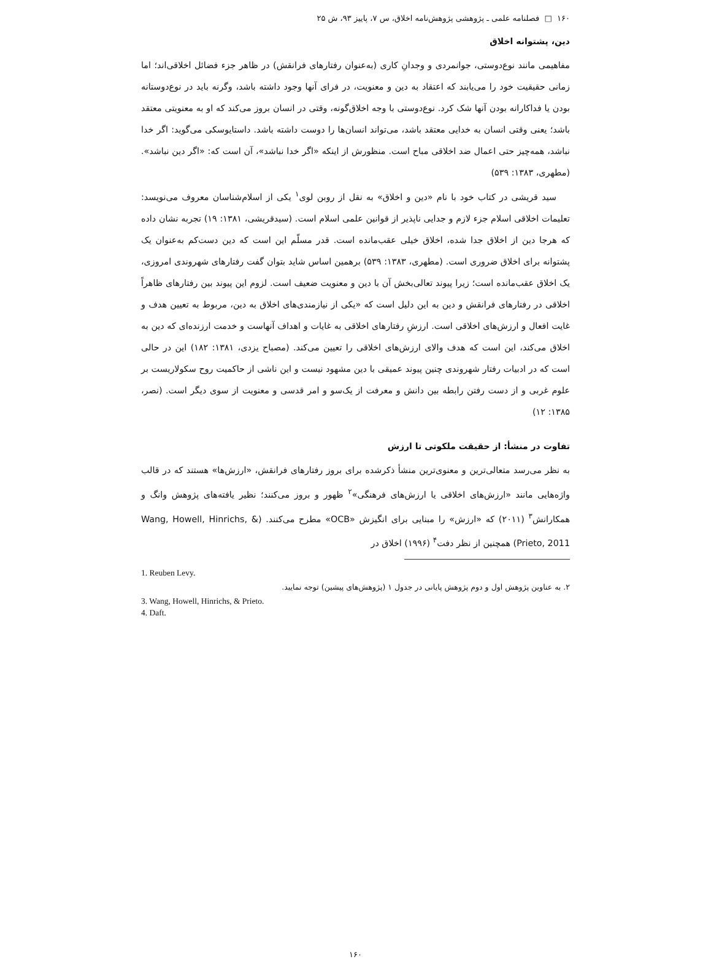۱۶۰ □ فصلنامه علمی ـ پژوهشی پژوهش‌نامه اخلاق، س ۷، پاییز ۹۳، ش ۲۵
دین، پشتوانه اخلاق
مفاهیمی مانند نوع‌دوستی، جوانمردی و وجدانِ کاری (به‌عنوان رفتارهای فرانقش) در ظاهر جزء فضائل اخلاقی‌اند؛ اما زمانی حقیقیت خود را می‌یابند که اعتقاد به دین و معنویت، در فرای آنها وجود داشته باشد، وگرنه باید در نوع‌دوستانه بودن یا فداکارانه بودن آنها شک کرد. نوع‌دوستی با وجه اخلاق‌گونه، وقتی در انسان بروز می‌کند که او به معنویتی معتقد باشد؛ یعنی وقتی انسان به خدایی معتقد باشد، می‌تواند انسان‌ها را دوست داشته باشد. داستایوسکی می‌گوید: اگر خدا نباشد، همه‌چیز حتی اعمال ضد اخلاقی مباح است. منظورش از اینکه «اگر خدا نباشد»، آن است که: «اگر دین نباشد». (مطهری، ۱۳۸۳: ۵۳۹)
سید قریشی در کتاب خود با نام «دین و اخلاق» به نقل از روبن لوی<sup>۱</sup> یکی از اسلام‌شناسان معروف می‌نویسد: تعلیمات اخلاقی اسلام جزء لازم و جدایی ناپذیر از قوانین علمی اسلام است. (سیدقریشی، ۱۳۸۱: ۱۹) تجربه نشان داده که هرجا دین از اخلاق جدا شده، اخلاق خیلی عقب‌مانده است. قدر مسلّم این است که دین دست‌کم به‌عنوان یک پشتوانه برای اخلاق ضروری است. (مطهری، ۱۳۸۳: ۵۳۹) برهمین اساس شاید بتوان گفت رفتارهای شهروندی امروزی، یک اخلاق عقب‌مانده است؛ زیرا پیوند تعالی‌بخش آن با دین و معنویت ضعیف است. لزوم این پیوند بین رفتارهای ظاهراً اخلاقی در رفتارهای فرانقش و دین به این دلیل است که «یکی از نیازمندی‌های اخلاق به دین، مربوط به تعیین هدف و غایت افعال و ارزش‌های اخلاقی است. ارزشِ رفتارهای اخلاقی به غایات و اهداف آنهاست و خدمت ارزنده‌ای که دین به اخلاق می‌کند، این است که هدف والای ارزش‌های اخلاقی را تعیین می‌کند. (مصباح یزدی، ۱۳۸۱: ۱۸۲) این در حالی است که در ادبیات رفتار شهروندی چنین پیوند عمیقی با دین مشهود نیست و این ناشی از حاکمیت روح سکولاریست بر علوم غربی و از دست رفتن رابطه بین دانش و معرفت از یک‌سو و امر قدسی و معنویت از سوی دیگر است. (نصر، ۱۳۸۵: ۱۲)
تفاوت در منشأ: از حقیقت ملکوتی تا ارزش
به نظر می‌رسد متعالی‌ترین و معنوی‌ترین منشأ ذکرشده برای بروز رفتارهای فرانقش، «ارزش‌ها» هستند که در قالب واژه‌هایی مانند «ارزش‌های اخلاقی یا ارزش‌های فرهنگی»<sup>۲</sup> ظهور و بروز می‌کنند؛ نظیر یافته‌های پژوهش وانگ و همکارانش<sup>۳</sup> (۲۰۱۱) که «ارزش» را مبنایی برای انگیزش «OCB» مطرح می‌کنند. (Wang, Howell, Hinrichs, & Prieto, 2011) همچنین از نظر دفت<sup>۴</sup> (۱۹۹۶) اخلاق در
1. Reuben Levy.
۲. به عناوین پژوهش اول و دوم پژوهش پایانی در جدول ۱ (پژوهش‌های پیشین) توجه نمایید.
3. Wang, Howell, Hinrichs, & Prieto.
4. Daft.
۱۶۰